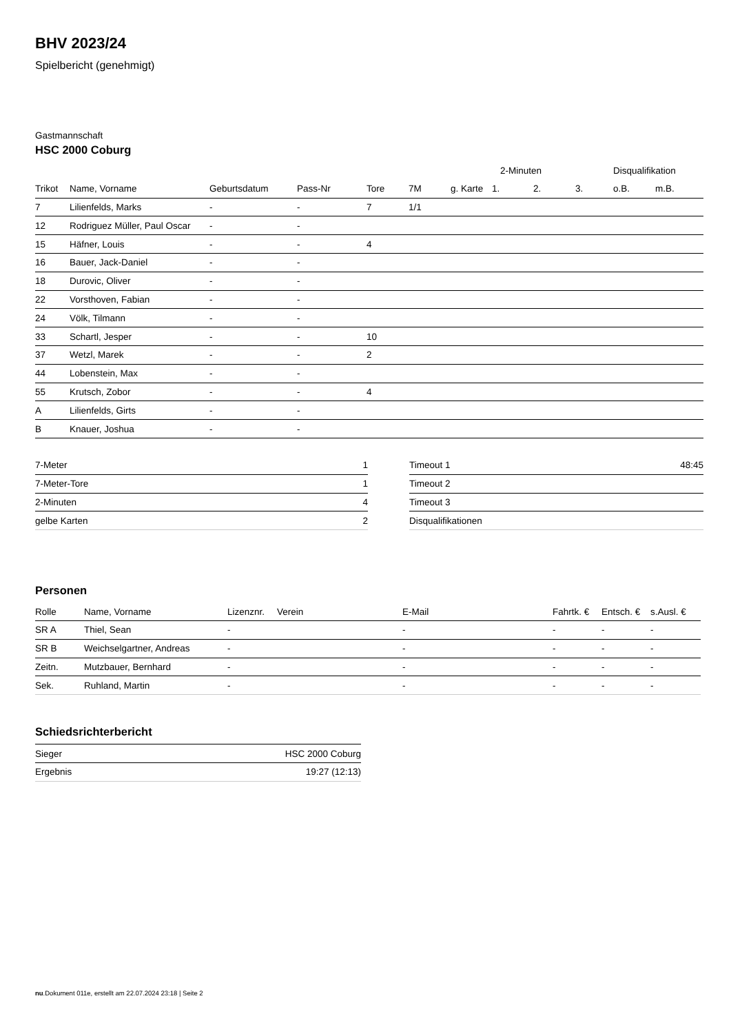BHV 2023/24
Spielbericht (genehmigt)
Gastmannschaft
HSC 2000 Coburg
| | | | | | | | 2-Minuten | | | Disqualifikation | |
| --- | --- | --- | --- | --- | --- | --- | --- | --- | --- | --- | --- |
| Trikot | Name, Vorname | Geburtsdatum | Pass-Nr | Tore | 7M | g. Karte | 1. | 2. | 3. | o.B. | m.B. |
| 7 | Lilienfelds, Marks | - | - | 7 | 1/1 | | | | | | |
| 12 | Rodriguez Müller, Paul Oscar | - | - | | | | | | | | |
| 15 | Häfner, Louis | - | - | 4 | | | | | | | |
| 16 | Bauer, Jack-Daniel | - | - | | | | | | | | |
| 18 | Durovic, Oliver | - | - | | | | | | | | |
| 22 | Vorsthoven, Fabian | - | - | | | | | | | | |
| 24 | Völk, Tilmann | - | - | | | | | | | | |
| 33 | Schartl, Jesper | - | - | 10 | | | | | | | |
| 37 | Wetzl, Marek | - | - | 2 | | | | | | | |
| 44 | Lobenstein, Max | - | - | | | | | | | | |
| 55 | Krutsch, Zobor | - | - | 4 | | | | | | | |
| A | Lilienfelds, Girts | - | - | | | | | | | | |
| B | Knauer, Joshua | - | - | | | | | | | | |
| 7-Meter | 1 |
| 7-Meter-Tore | 1 |
| 2-Minuten | 4 |
| gelbe Karten | 2 |
| Timeout 1 | 48:45 |
| Timeout 2 | |
| Timeout 3 | |
| Disqualifikationen | |
Personen
| Rolle | Name, Vorname | Lizenznr. | Verein | E-Mail | Fahrtk. € | Entsch. € | s.Ausl. € |
| --- | --- | --- | --- | --- | --- | --- | --- |
| SR A | Thiel, Sean | - | | - | - | - | - |
| SR B | Weichselgartner, Andreas | - | | - | - | - | - |
| Zeitn. | Mutzbauer, Bernhard | - | | - | - | - | - |
| Sek. | Ruhland, Martin | - | | - | - | - | - |
Schiedsrichterbericht
| Sieger | HSC 2000 Coburg |
| Ergebnis | 19:27 (12:13) |
nu.Dokument 011e, erstellt am 22.07.2024 23:18 | Seite 2